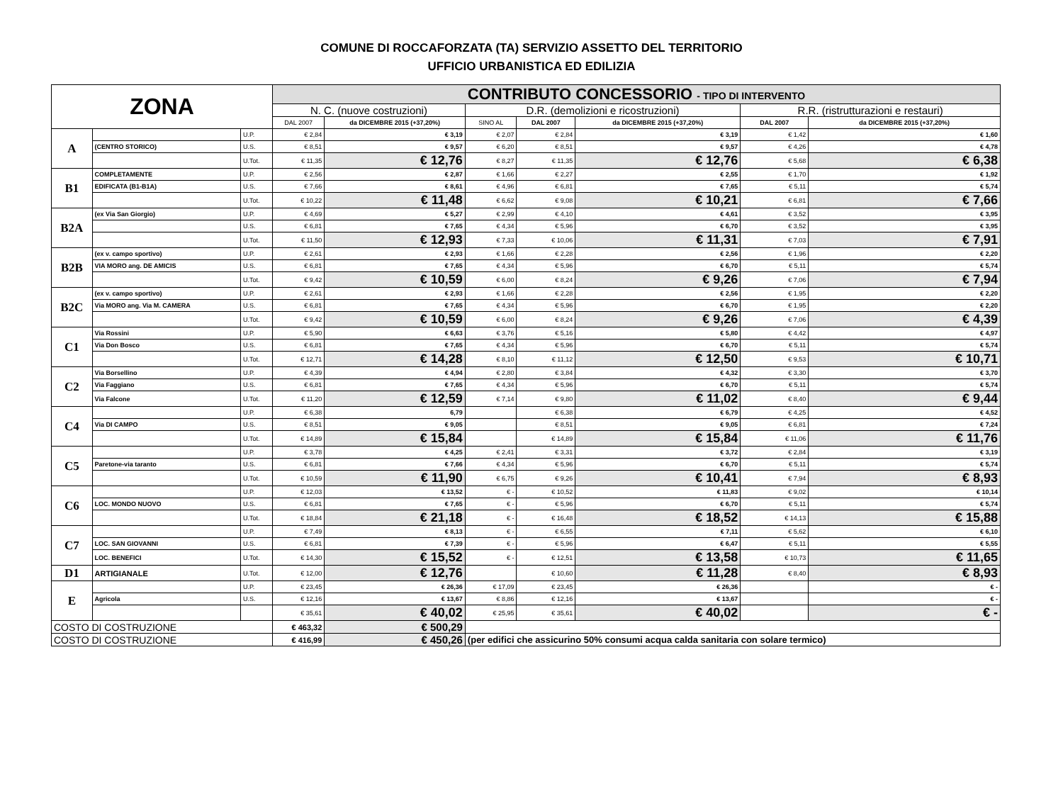COMUNE DI ROCCAFORZATA (TA) SERVIZIO ASSETTO DEL TERRITORIO
UFFICIO URBANISTICA ED EDILIZIA
| ZONA | | | CONTRIBUTO CONCESSORIO - TIPO DI INTERVENTO | | | | | | |
| --- | --- | --- | --- | --- | --- | --- | --- | --- | --- |
| | | | N. C. (nuove costruzioni) | | D.R. (demolizioni e ricostruzioni) | | | R.R. (ristrutturazioni e restauri) | |
| | | | DAL 2007 | da DICEMBRE 2015 (+37,20%) | SINO AL | DAL 2007 | da DICEMBRE 2015 (+37,20%) | DAL 2007 | da DICEMBRE 2015 (+37,20%) |
| A | | U.P. | € 2,84 | € 3,19 | € 2,07 | € 2,84 | € 3,19 | € 1,42 | € 1,60 |
| | (CENTRO STORICO) | U.S. | € 8,51 | € 9,57 | € 6,20 | € 8,51 | € 9,57 | € 4,26 | € 4,78 |
| | | U.Tot. | € 11,35 | € 12,76 | € 8,27 | € 11,35 | € 12,76 | € 5,68 | € 6,38 |
| B1 | COMPLETAMENTE | U.P. | € 2,56 | € 2,87 | € 1,66 | € 2,27 | € 2,55 | € 1,70 | € 1,92 |
| | EDIFICATA (B1-B1A) | U.S. | € 7,66 | € 8,61 | € 4,96 | € 6,81 | € 7,65 | € 5,11 | € 5,74 |
| | | U.Tot. | € 10,22 | € 11,48 | € 6,62 | € 9,08 | € 10,21 | € 6,81 | € 7,66 |
| B2A | (ex Via San Giorgio) | U.P. | € 4,69 | € 5,27 | € 2,99 | € 4,10 | € 4,61 | € 3,52 | € 3,95 |
| | | U.S. | € 6,81 | € 7,65 | € 4,34 | € 5,96 | € 6,70 | € 3,52 | € 3,95 |
| | | U.Tot. | € 11,50 | € 12,93 | € 7,33 | € 10,06 | € 11,31 | € 7,03 | € 7,91 |
| B2B | (ex v. campo sportivo) | U.P. | € 2,61 | € 2,93 | € 1,66 | € 2,28 | € 2,56 | € 1,96 | € 2,20 |
| | VIA MORO ang. DE AMICIS | U.S. | € 6,81 | € 7,65 | € 4,34 | € 5,96 | € 6,70 | € 5,11 | € 5,74 |
| | | U.Tot. | € 9,42 | € 10,59 | € 6,00 | € 8,24 | € 9,26 | € 7,06 | € 7,94 |
| B2C | (ex v. campo sportivo) | U.P. | € 2,61 | € 2,93 | € 1,66 | € 2,28 | € 2,56 | € 1,95 | € 2,20 |
| | Via MORO ang. Via M. CAMERA | U.S. | € 6,81 | € 7,65 | € 4,34 | € 5,96 | € 6,70 | € 1,95 | € 2,20 |
| | | U.Tot. | € 9,42 | € 10,59 | € 6,00 | € 8,24 | € 9,26 | € 7,06 | € 4,39 |
| C1 | Via Rossini | U.P. | € 5,90 | € 6,63 | € 3,76 | € 5,16 | € 5,80 | € 4,42 | € 4,97 |
| | Via Don Bosco | U.S. | € 6,81 | € 7,65 | € 4,34 | € 5,96 | € 6,70 | € 5,11 | € 5,74 |
| | | U.Tot. | € 12,71 | € 14,28 | € 8,10 | € 11,12 | € 12,50 | € 9,53 | € 10,71 |
| C2 | Via Borsellino | U.P. | € 4,39 | € 4,94 | € 2,80 | € 3,84 | € 4,32 | € 3,30 | € 3,70 |
| | Via Faggiano | U.S. | € 6,81 | € 7,65 | € 4,34 | € 5,96 | € 6,70 | € 5,11 | € 5,74 |
| | Via Falcone | U.Tot. | € 11,20 | € 12,59 | € 7,14 | € 9,80 | € 11,02 | € 8,40 | € 9,44 |
| C4 | | U.P. | € 6,38 | 6,79 | | € 6,38 | € 6,79 | € 4,25 | € 4,52 |
| | Via DI CAMPO | U.S. | € 8,51 | € 9,05 | | € 8,51 | € 9,05 | € 6,81 | € 7,24 |
| | | U.Tot. | € 14,89 | € 15,84 | | € 14,89 | € 15,84 | € 11,06 | € 11,76 |
| C5 | | U.P. | € 3,78 | € 4,25 | € 2,41 | € 3,31 | € 3,72 | € 2,84 | € 3,19 |
| | Paretone-via taranto | U.S. | € 6,81 | € 7,66 | € 4,34 | € 5,96 | € 6,70 | € 5,11 | € 5,74 |
| | | U.Tot. | € 10,59 | € 11,90 | € 6,75 | € 9,26 | € 10,41 | € 7,94 | € 8,93 |
| C6 | | U.P. | € 12,03 | € 13,52 | € - | € 10,52 | € 11,83 | € 9,02 | € 10,14 |
| | LOC. MONDO NUOVO | U.S. | € 6,81 | € 7,65 | € - | € 5,96 | € 6,70 | € 5,11 | € 5,74 |
| | | U.Tot. | € 18,84 | € 21,18 | € - | € 16,48 | € 18,52 | € 14,13 | € 15,88 |
| C7 | | U.P. | € 7,49 | € 8,13 | € - | € 6,55 | € 7,11 | € 5,62 | € 6,10 |
| | LOC. SAN GIOVANNI | U.S. | € 6,81 | € 7,39 | € - | € 5,96 | € 6,47 | € 5,11 | € 5,55 |
| | LOC. BENEFICI | U.Tot. | € 14,30 | € 15,52 | € - | € 12,51 | € 13,58 | € 10,73 | € 11,65 |
| D1 | ARTIGIANALE | U.Tot. | € 12,00 | € 12,76 | | € 10,60 | € 11,28 | € 8,40 | € 8,93 |
| E | | U.P. | € 23,45 | € 26,36 | € 17,09 | € 23,45 | € 26,36 | | € - |
| | Agricola | U.S. | € 12,16 | € 13,67 | € 8,86 | € 12,16 | € 13,67 | | € - |
| | | | € 35,61 | € 40,02 | € 25,95 | € 35,61 | € 40,02 | | € - |
| COSTO DI COSTRUZIONE | | | € 463,32 | € 500,29 | | | | | |
| COSTO DI COSTRUZIONE | | | € 416,99 | € 450,26 | (per edifici che assicurino 50% consumi acqua calda sanitaria con solare termico) | | | | |